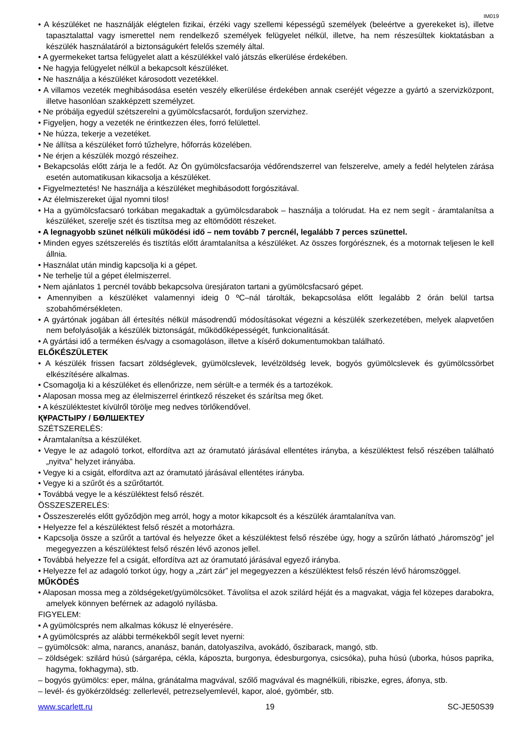IM019
• A készüléket ne használják elégtelen fizikai, érzéki vagy szellemi képességű személyek (beleértve a gyerekeket is), illetve tapasztalattal vagy ismerettel nem rendelkező személyek felügyelet nélkül, illetve, ha nem részesültek kioktatásban a készülék használatáról a biztonságukért felelős személy által.
• A gyermekeket tartsa felügyelet alatt a készülékkel való játszás elkerülése érdekében.
• Ne hagyja felügyelet nélkül a bekapcsolt készüléket.
• Ne használja a készüléket károsodott vezetékkel.
• A villamos vezeték meghibásodása esetén veszély elkerülése érdekében annak cseréjét végezze a gyártó a szervizközpont, illetve hasonlóan szakképzett személyzet.
• Ne próbálja egyedül szétszerelni a gyümölcsfacsarót, forduljon szervizhez.
• Figyeljen, hogy a vezeték ne érintkezzen éles, forró felülettel.
• Ne húzza, tekerje a vezetéket.
• Ne állítsa a készüléket forró tűzhelyre, hőforrás közelében.
• Ne érjen a készülék mozgó részeihez.
• Bekapcsolás előtt zárja le a fedőt. Az Ön gyümölcsfacsarója védőrendszerrel van felszerelve, amely a fedél helytelen zárása esetén automatikusan kikacsolja a készüléket.
• Figyelmeztetés! Ne használja a készüléket meghibásodott forgószitával.
• Az élelmiszereket újjal nyomni tilos!
• Ha a gyümölcsfacsaró torkában megakadtak a gyümölcsdarabok – használja a tolórudat. Ha ez nem segít - áramtalanítsa a készüléket, szerelje szét és tisztítsa meg az eltömődött részeket.
• A legnagyobb szünet nélküli működési idő – nem tovább 7 percnél, legalább 7 perces szünettel.
• Minden egyes szétszerelés és tisztítás előtt áramtalanítsa a készüléket. Az összes forgórésznek, és a motornak teljesen le kell állnia.
• Használat után mindig kapcsolja ki a gépet.
• Ne terhelje túl a gépet élelmiszerrel.
• Nem ajánlatos 1 percnél tovább bekapcsolva üresjáraton tartani a gyümölcsfacsaró gépet.
• Amennyiben a készüléket valamennyi ideig 0 ºC–nál tárolták, bekapcsolása előtt legalább 2 órán belül tartsa szobahőmérsékleten.
• A gyártónak jogában áll értesítés nélkül másodrendű módosításokat végezni a készülék szerkezetében, melyek alapvetően nem befolyásolják a készülék biztonságát, működőképességét, funkcionalitását.
• A gyártási idő a terméken és/vagy a csomagoláson, illetve a kísérő dokumentumokban található.
ELŐKÉSZÜLETEK
• A készülék frissen facsart zöldséglevek, gyümölcslevek, levélzöldség levek, bogyós gyümölcslevek és gyümölcssörbet elkészítésére alkalmas.
• Csomagolja ki a készüléket és ellenőrizze, nem sérült-e a termék és a tartozékok.
• Alaposan mossa meg az élelmiszerrel érintkező részeket és szárítsa meg őket.
• A készüléktestet kívülről törölje meg nedves törlőkendővel.
ҚҰРАСТЫРУ / БӨЛШЕКТЕУ
SZÉTSZERELÉS:
• Áramtalanítsa a készüléket.
• Vegye le az adagoló torkot, elfordítva azt az óramutató járásával ellentétes irányba, a készüléktest felső részében található „nyitva” helyzet irányába.
• Vegye ki a csigát, elfordítva azt az óramutató járásával ellentétes irányba.
• Vegye ki a szűrőt és a szűrőtartót.
• Továbbá vegye le a készüléktest felső részét.
ÖSSZESZERELÉS:
• Összeszerelés előtt győződjön meg arról, hogy a motor kikapcsolt és a készülék áramtalanítva van.
• Helyezze fel a készüléktest felső részét a motorházra.
• Kapcsolja össze a szűrőt a tartóval és helyezze őket a készüléktest felső részébe úgy, hogy a szűrőn látható „háromszög” jel megegyezzen a készüléktest felső részén lévő azonos jellel.
• Továbbá helyezze fel a csigát, elfordítva azt az óramutató járásával egyező irányba.
• Helyezze fel az adagoló torkot úgy, hogy a „zárt zár” jel megegyezzen a készüléktest felső részén lévő háromszöggel.
MŰKÖDÉS
• Alaposan mossa meg a zöldségeket/gyümölcsöket. Távolítsa el azok szilárd héját és a magvakat, vágja fel közepes darabokra, amelyek könnyen beférnek az adagoló nyílásba.
FIGYELEM:
• A gyümölcsprés nem alkalmas kókusz lé elnyerésére.
• A gyümölcsprés az alábbi termékekből segít levet nyerni:
– gyümölcsök: alma, narancs, ananász, banán, datolyaszilva, avokádó, őszibarack, mangó, stb.
– zöldségek: szilárd húsú (sárgarépa, cékla, káposzta, burgonya, édesburgonya, csicsóka), puha húsú (uborka, húsos paprika, hagyma, fokhagyma), stb.
– bogyós gyümölcs: eper, málna, gránátalma magvával, szőlő magvával és magnélküli, ribiszke, egres, áfonya, stb.
– levél- és gyökérzöldség: zellerlevél, petrezselyemlevél, kapor, aloé, gyömbér, stb.
www.scarlett.ru 19 SC-JE50S39